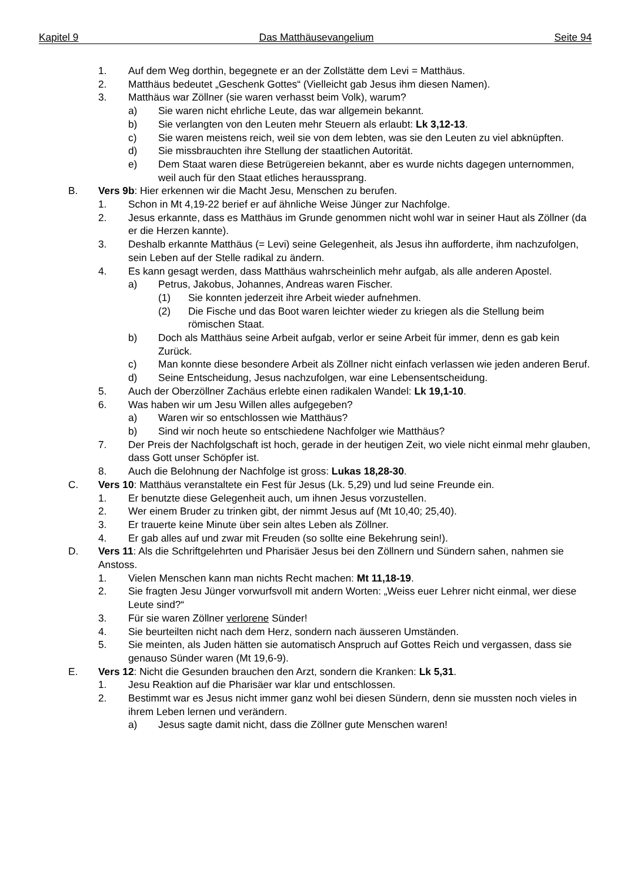Kapitel 9 Das Matthäusevangelium Seite 94
1. Auf dem Weg dorthin, begegnete er an der Zollstätte dem Levi = Matthäus.
2. Matthäus bedeutet „Geschenk Gottes“ (Vielleicht gab Jesus ihm diesen Namen).
3. Matthäus war Zöllner (sie waren verhasst beim Volk), warum?
a) Sie waren nicht ehrliche Leute, das war allgemein bekannt.
b) Sie verlangten von den Leuten mehr Steuern als erlaubt: Lk 3,12-13.
c) Sie waren meistens reich, weil sie von dem lebten, was sie den Leuten zu viel abknüpften.
d) Sie missbrauchten ihre Stellung der staatlichen Autorität.
e) Dem Staat waren diese Betrügereien bekannt, aber es wurde nichts dagegen unternommen, weil auch für den Staat etliches heraussprang.
B. Vers 9b: Hier erkennen wir die Macht Jesu, Menschen zu berufen.
1. Schon in Mt 4,19-22 berief er auf ähnliche Weise Jünger zur Nachfolge.
2. Jesus erkannte, dass es Matthäus im Grunde genommen nicht wohl war in seiner Haut als Zöllner (da er die Herzen kannte).
3. Deshalb erkannte Matthäus (= Levi) seine Gelegenheit, als Jesus ihn aufforderte, ihm nachzufolgen, sein Leben auf der Stelle radikal zu ändern.
4. Es kann gesagt werden, dass Matthäus wahrscheinlich mehr aufgab, als alle anderen Apostel.
a) Petrus, Jakobus, Johannes, Andreas waren Fischer.
(1) Sie konnten jederzeit ihre Arbeit wieder aufnehmen.
(2) Die Fische und das Boot waren leichter wieder zu kriegen als die Stellung beim römischen Staat.
b) Doch als Matthäus seine Arbeit aufgab, verlor er seine Arbeit für immer, denn es gab kein Zurück.
c) Man konnte diese besondere Arbeit als Zöllner nicht einfach verlassen wie jeden anderen Beruf.
d) Seine Entscheidung, Jesus nachzufolgen, war eine Lebensentscheidung.
5. Auch der Oberzöllner Zachäus erlebte einen radikalen Wandel: Lk 19,1-10.
6. Was haben wir um Jesu Willen alles aufgegeben?
a) Waren wir so entschlossen wie Matthäus?
b) Sind wir noch heute so entschiedene Nachfolger wie Matthäus?
7. Der Preis der Nachfolgschaft ist hoch, gerade in der heutigen Zeit, wo viele nicht einmal mehr glauben, dass Gott unser Schöpfer ist.
8. Auch die Belohnung der Nachfolge ist gross: Lukas 18,28-30.
C. Vers 10: Matthäus veranstaltete ein Fest für Jesus (Lk. 5,29) und lud seine Freunde ein.
1. Er benutzte diese Gelegenheit auch, um ihnen Jesus vorzustellen.
2. Wer einem Bruder zu trinken gibt, der nimmt Jesus auf (Mt 10,40; 25,40).
3. Er trauerte keine Minute über sein altes Leben als Zöllner.
4. Er gab alles auf und zwar mit Freuden (so sollte eine Bekehrung sein!).
D. Vers 11: Als die Schriftgelehrten und Pharisäer Jesus bei den Zöllnern und Sündern sahen, nahmen sie Anstoss.
1. Vielen Menschen kann man nichts Recht machen: Mt 11,18-19.
2. Sie fragten Jesu Jünger vorwurfsvoll mit andern Worten: „Weiss euer Lehrer nicht einmal, wer diese Leute sind?“
3. Für sie waren Zöllner verlorene Sünder!
4. Sie beurteilten nicht nach dem Herz, sondern nach äusseren Umständen.
5. Sie meinten, als Juden hätten sie automatisch Anspruch auf Gottes Reich und vergassen, dass sie genauso Sünder waren (Mt 19,6-9).
E. Vers 12: Nicht die Gesunden brauchen den Arzt, sondern die Kranken: Lk 5,31.
1. Jesu Reaktion auf die Pharisäer war klar und entschlossen.
2. Bestimmt war es Jesus nicht immer ganz wohl bei diesen Sündern, denn sie mussten noch vieles in ihrem Leben lernen und verändern.
a) Jesus sagte damit nicht, dass die Zöllner gute Menschen waren!